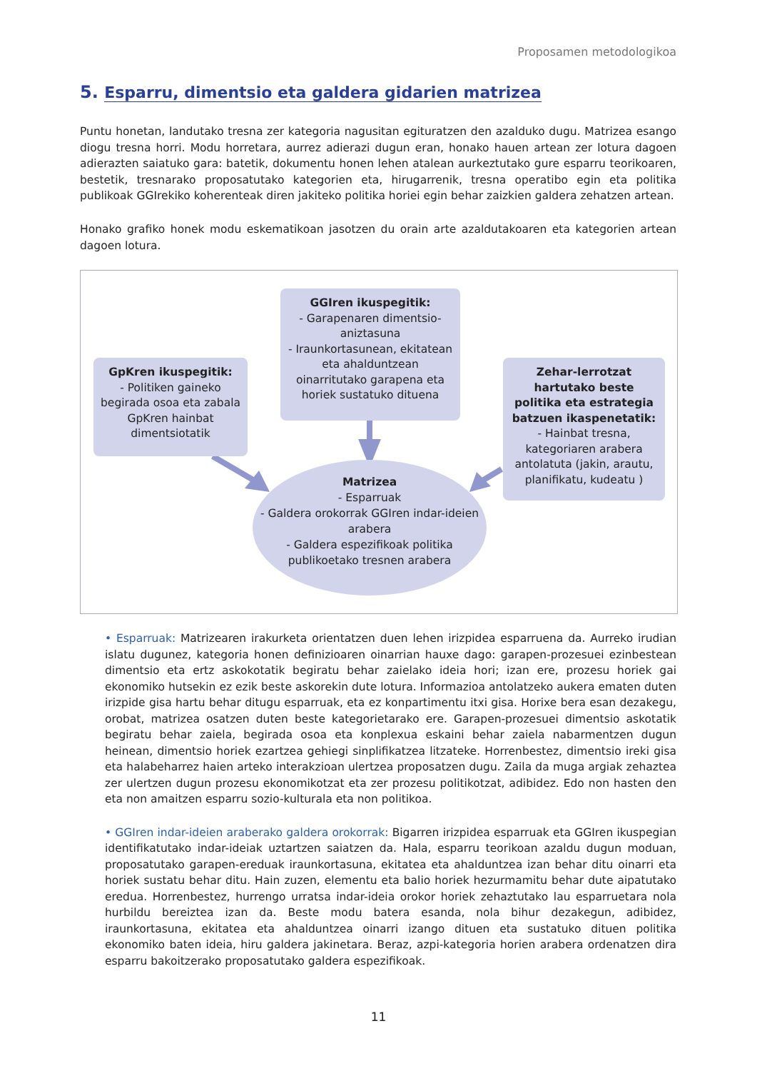Proposamen metodologikoa
5. Esparru, dimentsio eta galdera gidarien matrizea
Puntu honetan, landutako tresna zer kategoria nagusitan egituratzen den azalduko dugu. Matrizea esango diogu tresna horri. Modu horretara, aurrez adierazi dugun eran, honako hauen artean zer lotura dagoen adierazten saiatuko gara: batetik, dokumentu honen lehen atalean aurkeztutako gure esparru teorikoaren, bestetik, tresnarako proposatutako kategorien eta, hirugarrenik, tresna operatibo egin eta politika publikoak GGIrekiko koherenteak diren jakiteko politika horiei egin behar zaizkien galdera zehatzen artean.
Honako grafiko honek modu eskematikoan jasotzen du orain arte azaldutakoaren eta kategorien artean dagoen lotura.
GGIren ikuspegitik:
- Garapenaren dimentsio-aniztasuna
- Iraunkortasunean, ekitatean eta ahalduntzean oinarritutako garapena eta horiek sustatuko dituena
GpKren ikuspegitik:
- Politiken gaineko begirada osoa eta zabala GpKren hainbat dimentsiotatik
Zehar-lerrotzat hartutako beste politika eta estrategia batzuen ikaspenetatik:
- Hainbat tresna, kategoriaren arabera antolatuta (jakin, arautu, planifikatu, kudeatu )
Matrizea
- Esparruak
- Galdera orokorrak GGIren indar-ideien arabera
- Galdera espezifikoak politika publikoetako tresnen arabera
• Esparruak: Matrizearen irakurketa orientatzen duen lehen irizpidea esparruena da. Aurreko irudian islatu dugunez, kategoria honen definizioaren oinarrian hauxe dago: garapen-prozesuei ezinbestean dimentsio eta ertz askokotatik begiratu behar zaielako ideia hori; izan ere, prozesu horiek gai ekonomiko hutsekin ez ezik beste askorekin dute lotura. Informazioa antolatzeko aukera ematen duten irizpide gisa hartu behar ditugu esparruak, eta ez konpartimentu itxi gisa. Horixe bera esan dezakegu, orobat, matrizea osatzen duten beste kategorietarako ere. Garapen-prozesuei dimentsio askotatik begiratu behar zaiela, begirada osoa eta konplexua eskaini behar zaiela nabarmentzen dugun heinean, dimentsio horiek ezartzea gehiegi sinplifikatzea litzateke. Horrenbestez, dimentsio ireki gisa eta halabeharrez haien arteko interakzioan ulertzea proposatzen dugu. Zaila da muga argiak zehaztea zer ulertzen dugun prozesu ekonomikotzat eta zer prozesu politikotzat, adibidez. Edo non hasten den eta non amaitzen esparru sozio-kulturala eta non politikoa.
• GGIren indar-ideien araberako galdera orokorrak: Bigarren irizpidea esparruak eta GGIren ikuspegian identifikatutako indar-ideiak uztartzen saiatzen da. Hala, esparru teorikoan azaldu dugun moduan, proposatutako garapen-ereduak iraunkortasuna, ekitatea eta ahalduntzea izan behar ditu oinarri eta horiek sustatu behar ditu. Hain zuzen, elementu eta balio horiek hezurmamitu behar dute aipatutako eredua. Horrenbestez, hurrengo urratsa indar-ideia orokor horiek zehaztutako lau esparruetara nola hurbildu bereiztea izan da. Beste modu batera esanda, nola bihur dezakegun, adibidez, iraunkortasuna, ekitatea eta ahalduntzea oinarri izango dituen eta sustatuko dituen politika ekonomiko baten ideia, hiru galdera jakinetara. Beraz, azpi-kategoria horien arabera ordenatzen dira esparru bakoitzerako proposatutako galdera espezifikoak.
11